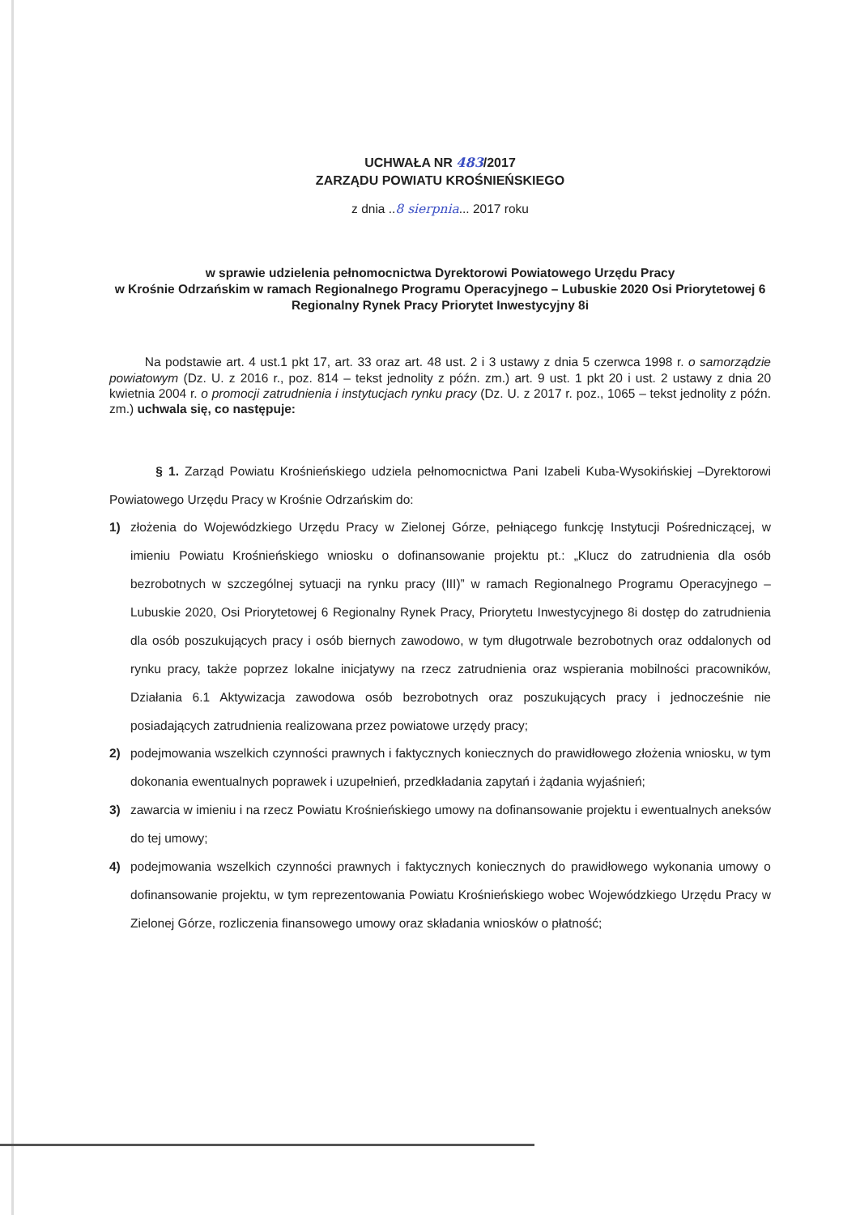UCHWAŁA NR 483/2017
ZARZĄDU POWIATU KROŚNIEŃSKIEGO
z dnia ..8 sierpnia... 2017 roku
w sprawie udzielenia pełnomocnictwa Dyrektorowi Powiatowego Urzędu Pracy
w Krośnie Odrzańskim w ramach Regionalnego Programu Operacyjnego – Lubuskie 2020 Osi Priorytetowej 6 Regionalny Rynek Pracy Priorytet Inwestycyjny 8i
Na podstawie art. 4 ust.1 pkt 17, art. 33 oraz art. 48 ust. 2 i 3 ustawy z dnia 5 czerwca 1998 r. o samorządzie powiatowym (Dz. U. z 2016 r., poz. 814 – tekst jednolity z późn. zm.) art. 9 ust. 1 pkt 20 i ust. 2 ustawy z dnia 20 kwietnia 2004 r. o promocji zatrudnienia i instytucjach rynku pracy (Dz. U. z 2017 r. poz., 1065 – tekst jednolity z późn. zm.) uchwala się, co następuje:
§ 1. Zarząd Powiatu Krośnieńskiego udziela pełnomocnictwa Pani Izabeli Kuba-Wysokińskiej –Dyrektorowi Powiatowego Urzędu Pracy w Krośnie Odrzańskim do:
1) złożenia do Wojewódzkiego Urzędu Pracy w Zielonej Górze, pełniącego funkcję Instytucji Pośredniczącej, w imieniu Powiatu Krośnieńskiego wniosku o dofinansowanie projektu pt.: „Klucz do zatrudnienia dla osób bezrobotnych w szczególnej sytuacji na rynku pracy (III)” w ramach Regionalnego Programu Operacyjnego – Lubuskie 2020, Osi Priorytetowej 6 Regionalny Rynek Pracy, Priorytetu Inwestycyjnego 8i dostęp do zatrudnienia dla osób poszukujących pracy i osób biernych zawodowo, w tym długotrwale bezrobotnych oraz oddalonych od rynku pracy, także poprzez lokalne inicjatywy na rzecz zatrudnienia oraz wspierania mobilności pracowników, Działania 6.1 Aktywizacja zawodowa osób bezrobotnych oraz poszukujących pracy i jednocześnie nie posiadających zatrudnienia realizowana przez powiatowe urzędy pracy;
2) podejmowania wszelkich czynności prawnych i faktycznych koniecznych do prawidłowego złożenia wniosku, w tym dokonania ewentualnych poprawek i uzupełnień, przedkładania zapytań i żądania wyjaśnień;
3) zawarcia w imieniu i na rzecz Powiatu Krośnieńskiego umowy na dofinansowanie projektu i ewentualnych aneksów do tej umowy;
4) podejmowania wszelkich czynności prawnych i faktycznych koniecznych do prawidłowego wykonania umowy o dofinansowanie projektu, w tym reprezentowania Powiatu Krośnieńskiego wobec Wojewódzkiego Urzędu Pracy w Zielonej Górze, rozliczenia finansowego umowy oraz składania wniosków o płatność;